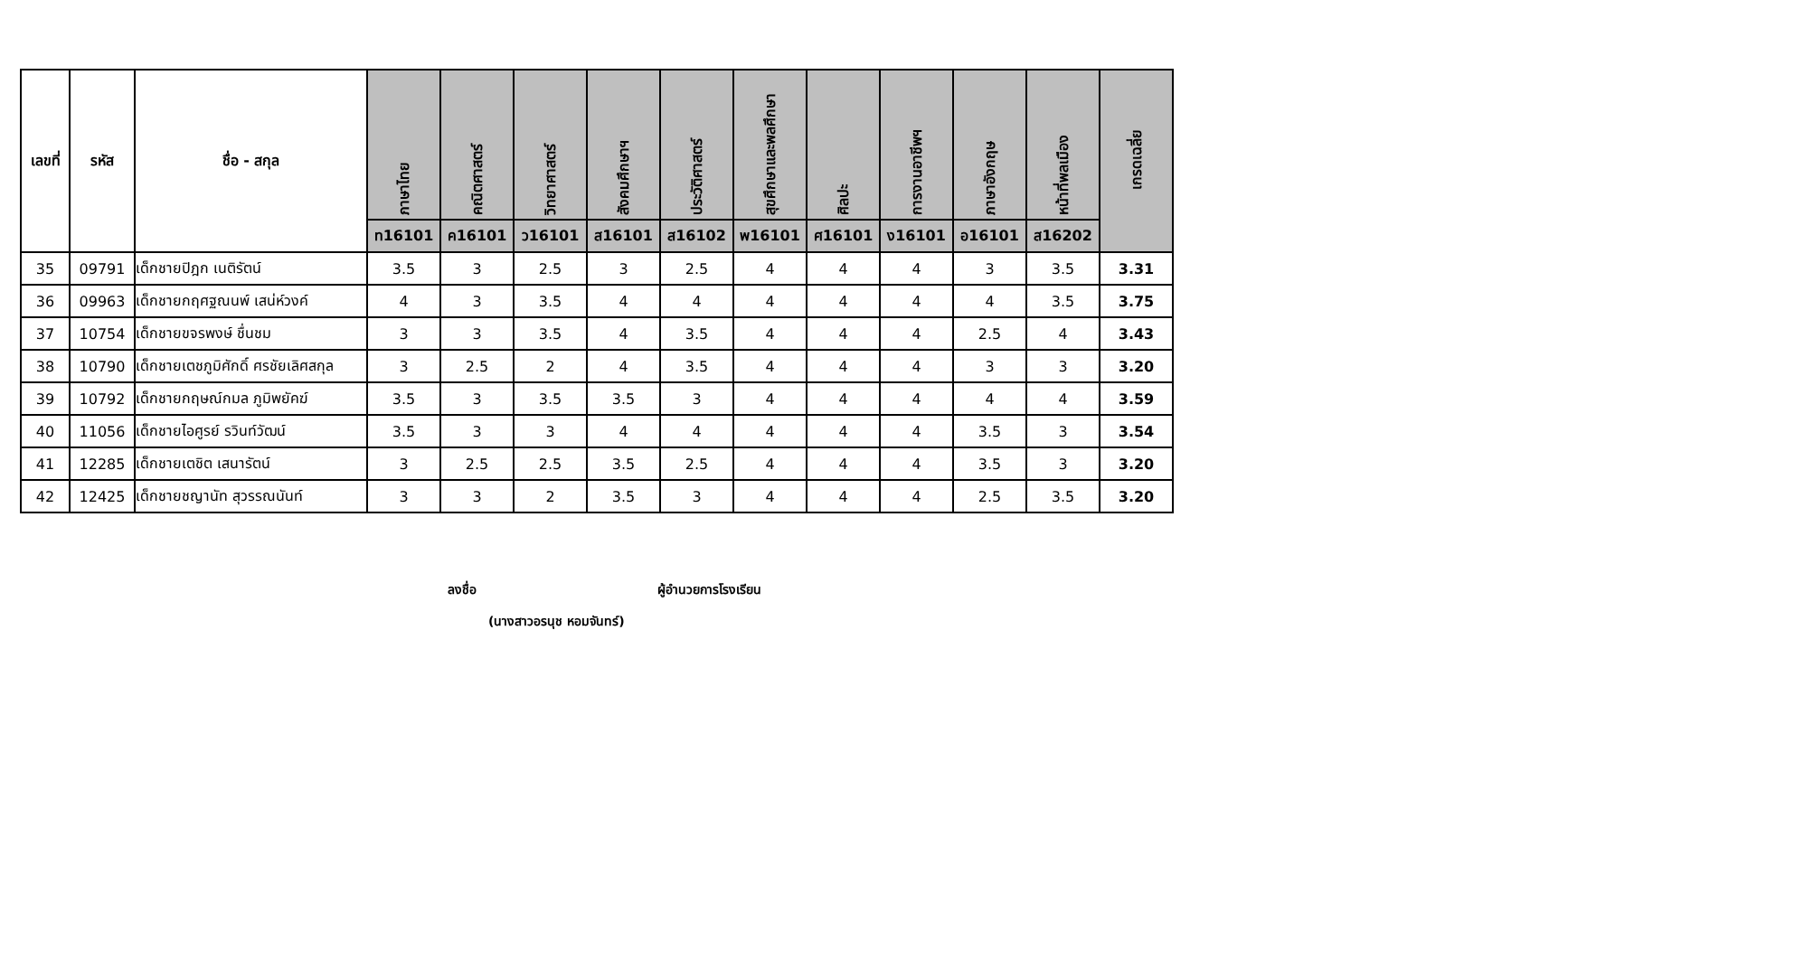| เลขที่ | รหัส | ชื่อ - สกุล | ภาษาไทย | คณิตศาสตร์ | วิทยาศาสตร์ | สังคมศึกษาฯ | ประวัติศาสตร์ | สุขศึกษาและพลศึกษา | ศิลปะ | การงานอาชีพฯ | ภาษาอังกฤษ | หน้าที่พลเมือง | เกรดเฉลี่ย |
| --- | --- | --- | --- | --- | --- | --- | --- | --- | --- | --- | --- | --- | --- |
| | | | ท16101 | ค16101 | ว16101 | ส16101 | ส16102 | พ16101 | ศ16101 | ง16101 | อ16101 | ส16202 | |
| 35 | 09791 | เด็กชายปิฎก เนติรัตน์ | 3.5 | 3 | 2.5 | 3 | 2.5 | 4 | 4 | 4 | 3 | 3.5 | 3.31 |
| 36 | 09963 | เด็กชายกฤศฐณนพ์ เสน่ห์วงค์ | 4 | 3 | 3.5 | 4 | 4 | 4 | 4 | 4 | 4 | 3.5 | 3.75 |
| 37 | 10754 | เด็กชายขจรพงษ์ ชื่นชม | 3 | 3 | 3.5 | 4 | 3.5 | 4 | 4 | 4 | 2.5 | 4 | 3.43 |
| 38 | 10790 | เด็กชายเตชภูมิศักดิ์ ศรชัยเลิศสกุล | 3 | 2.5 | 2 | 4 | 3.5 | 4 | 4 | 4 | 3 | 3 | 3.20 |
| 39 | 10792 | เด็กชายกฤษณ์กมล ภูมิพยัคฆ์ | 3.5 | 3 | 3.5 | 3.5 | 3 | 4 | 4 | 4 | 4 | 4 | 3.59 |
| 40 | 11056 | เด็กชายไอศูรย์ รวินท์วัฒน์ | 3.5 | 3 | 3 | 4 | 4 | 4 | 4 | 4 | 3.5 | 3 | 3.54 |
| 41 | 12285 | เด็กชายเตชิต เสนารัตน์ | 3 | 2.5 | 2.5 | 3.5 | 2.5 | 4 | 4 | 4 | 3.5 | 3 | 3.20 |
| 42 | 12425 | เด็กชายชญานัท สุวรรณนันท์ | 3 | 3 | 2 | 3.5 | 3 | 4 | 4 | 4 | 2.5 | 3.5 | 3.20 |
ลงชื่อ ผู้อำนวยการโรงเรียน
(นางสาวอรนุช หอมจันทร์)